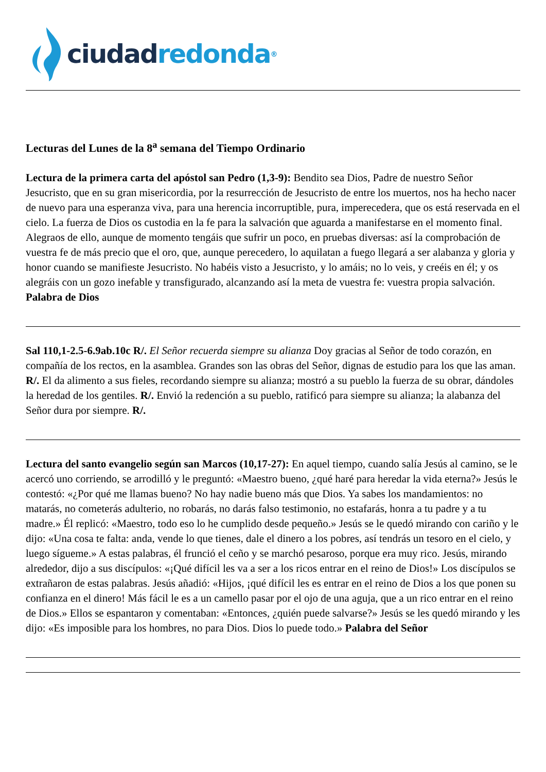ciudad redonda<sup>®</sup>
Lecturas del Lunes de la 8<sup>a</sup> semana del Tiempo Ordinario
Lectura de la primera carta del apóstol san Pedro (1,3-9): Bendito sea Dios, Padre de nuestro Señor Jesucristo, que en su gran misericordia, por la resurrección de Jesucristo de entre los muertos, nos ha hecho nacer de nuevo para una esperanza viva, para una herencia incorruptible, pura, imperecedera, que os está reservada en el cielo. La fuerza de Dios os custodia en la fe para la salvación que aguarda a manifestarse en el momento final. Alegraos de ello, aunque de momento tengáis que sufrir un poco, en pruebas diversas: así la comprobación de vuestra fe de más precio que el oro, que, aunque perecedero, lo aquilatan a fuego llegará a ser alabanza y gloria y honor cuando se manifieste Jesucristo. No habéis visto a Jesucristo, y lo amáis; no lo veis, y creéis en él; y os alegráis con un gozo inefable y transfigurado, alcanzando así la meta de vuestra fe: vuestra propia salvación. Palabra de Dios
Sal 110,1-2.5-6.9ab.10c R/. El Señor recuerda siempre su alianza Doy gracias al Señor de todo corazón, en compañía de los rectos, en la asamblea. Grandes son las obras del Señor, dignas de estudio para los que las aman. R/. El da alimento a sus fieles, recordando siempre su alianza; mostró a su pueblo la fuerza de su obrar, dándoles la heredad de los gentiles. R/. Envió la redención a su pueblo, ratificó para siempre su alianza; la alabanza del Señor dura por siempre. R/.
Lectura del santo evangelio según san Marcos (10,17-27): En aquel tiempo, cuando salía Jesús al camino, se le acercó uno corriendo, se arrodilló y le preguntó: «Maestro bueno, ¿qué haré para heredar la vida eterna?» Jesús le contestó: «¿Por qué me llamas bueno? No hay nadie bueno más que Dios. Ya sabes los mandamientos: no matarás, no cometerás adulterio, no robarás, no darás falso testimonio, no estafarás, honra a tu padre y a tu madre.» Él replicó: «Maestro, todo eso lo he cumplido desde pequeño.» Jesús se le quedó mirando con cariño y le dijo: «Una cosa te falta: anda, vende lo que tienes, dale el dinero a los pobres, así tendrás un tesoro en el cielo, y luego sígueme.» A estas palabras, él frunció el ceño y se marchó pesaroso, porque era muy rico. Jesús, mirando alrededor, dijo a sus discípulos: «¡Qué difícil les va a ser a los ricos entrar en el reino de Dios!» Los discípulos se extrañaron de estas palabras. Jesús añadió: «Hijos, ¡qué difícil les es entrar en el reino de Dios a los que ponen su confianza en el dinero! Más fácil le es a un camello pasar por el ojo de una aguja, que a un rico entrar en el reino de Dios.» Ellos se espantaron y comentaban: «Entonces, ¿quién puede salvarse?» Jesús se les quedó mirando y les dijo: «Es imposible para los hombres, no para Dios. Dios lo puede todo.» Palabra del Señor